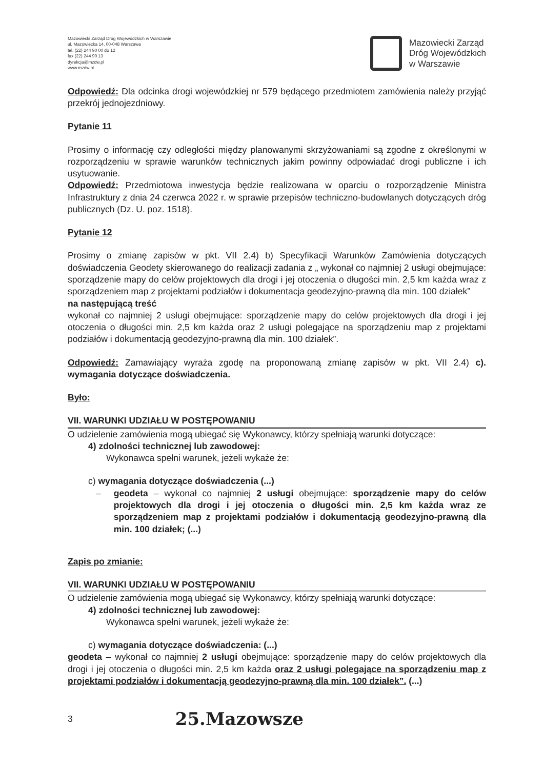Mazowiecki Zarząd Dróg Wojewódzkich w Warszawie
ul. Mazowiecka 14, 00-048 Warszawa
tel. (22) 244 90 00 do 12
fax (22) 244 90 13
dyrekcja@mzdw.pl
www.mzdw.pl
Mazowiecki Zarząd
Dróg Wojewódzkich
w Warszawie
Odpowiedź: Dla odcinka drogi wojewódzkiej nr 579 będącego przedmiotem zamówienia należy przyjąć przekrój jednojezdniowy.
Pytanie 11
Prosimy o informację czy odległości między planowanymi skrzyżowaniami są zgodne z określonymi w rozporządzeniu w sprawie warunków technicznych jakim powinny odpowiadać drogi publiczne i ich usytuowanie.
Odpowiedź: Przedmiotowa inwestycja będzie realizowana w oparciu o rozporządzenie Ministra Infrastruktury z dnia 24 czerwca 2022 r. w sprawie przepisów techniczno-budowlanych dotyczących dróg publicznych (Dz. U. poz. 1518).
Pytanie 12
Prosimy o zmianę zapisów w pkt. VII 2.4) b) Specyfikacji Warunków Zamówienia dotyczących doświadczenia Geodety skierowanego do realizacji zadania z „ wykonał co najmniej 2 usługi obejmujące: sporządzenie mapy do celów projektowych dla drogi i jej otoczenia o długości min. 2,5 km każda wraz z sporządzeniem map z projektami podziałów i dokumentacja geodezyjno-prawną dla min. 100 działek”
na następującą treść
wykonał co najmniej 2 usługi obejmujące: sporządzenie mapy do celów projektowych dla drogi i jej otoczenia o długości min. 2,5 km każda oraz 2 usługi polegające na sporządzeniu map z projektami podziałów i dokumentacją geodezyjno-prawną dla min. 100 działek”.
Odpowiedź: Zamawiający wyraża zgodę na proponowaną zmianę zapisów w pkt. VII 2.4) c). wymagania dotyczące doświadczenia.
Było:
VII. WARUNKI UDZIAŁU W POSTĘPOWANIU
O udzielenie zamówienia mogą ubiegać się Wykonawcy, którzy spełniają warunki dotyczące:
4) zdolności technicznej lub zawodowej:
Wykonawca spełni warunek, jeżeli wykaże że:
c) wymagania dotyczące doświadczenia (...)
– geodeta – wykonał co najmniej 2 usługi obejmujące: sporządzenie mapy do celów projektowych dla drogi i jej otoczenia o długości min. 2,5 km każda wraz ze sporządzeniem map z projektami podziałów i dokumentacją geodezyjno-prawną dla min. 100 działek; (...)
Zapis po zmianie:
VII. WARUNKI UDZIAŁU W POSTĘPOWANIU
O udzielenie zamówienia mogą ubiegać się Wykonawcy, którzy spełniają warunki dotyczące:
4) zdolności technicznej lub zawodowej:
Wykonawca spełni warunek, jeżeli wykaże że:
c) wymagania dotyczące doświadczenia: (...)
geodeta – wykonał co najmniej 2 usługi obejmujące: sporządzenie mapy do celów projektowych dla drogi i jej otoczenia o długości min. 2,5 km każda oraz 2 usługi polegające na sporządzeniu map z projektami podziałów i dokumentacją geodezyjno-prawną dla min. 100 działek”. (...)
3 25.Mazowsze